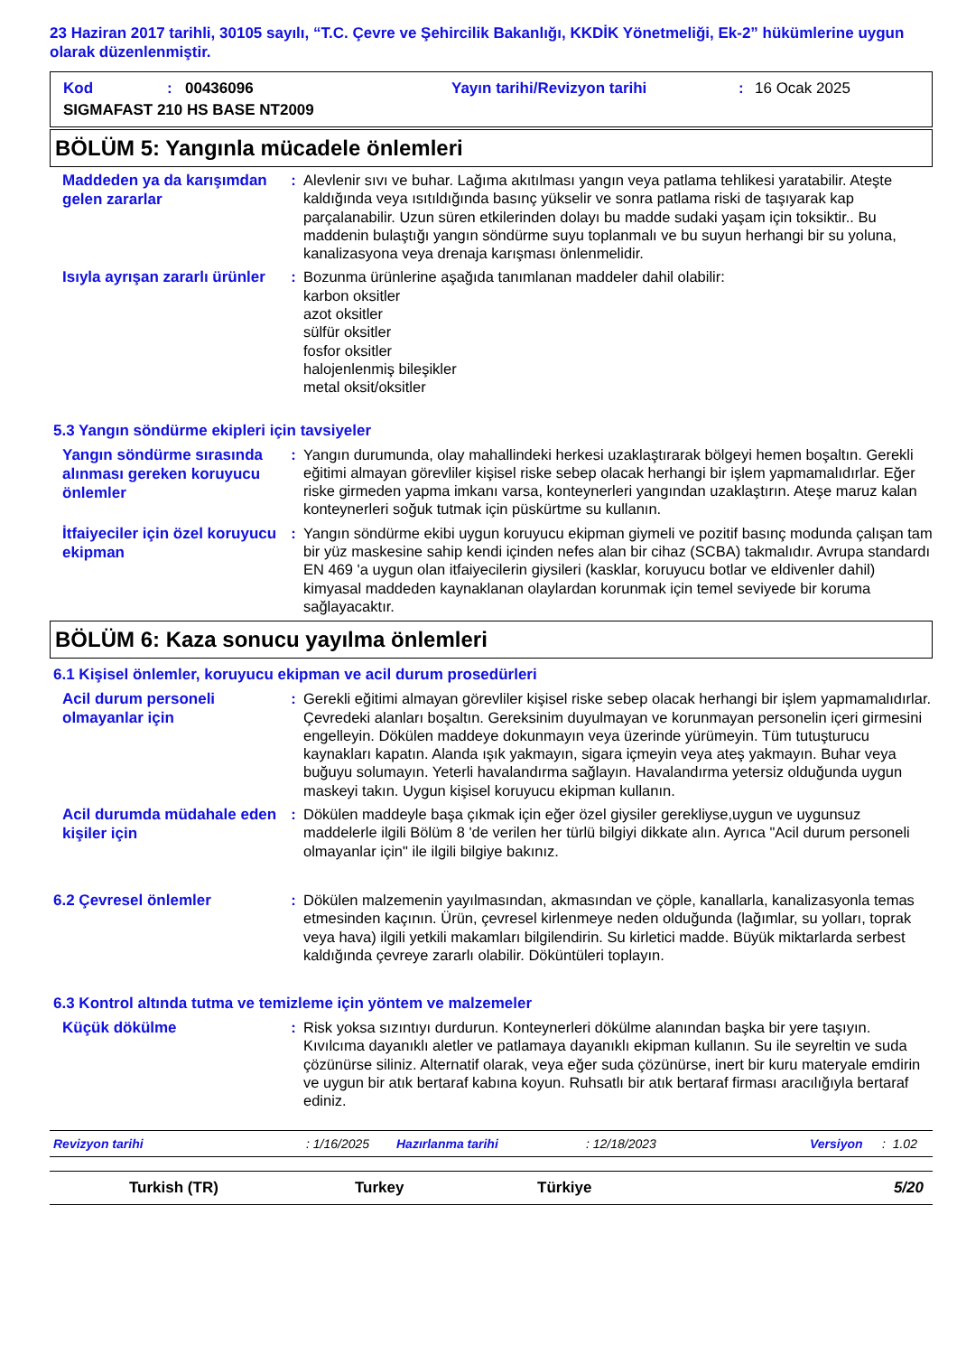23 Haziran 2017 tarihli, 30105 sayılı, “T.C. Çevre ve Şehircilik Bakanlığı, KKDİK Yönetmeliği, Ek-2” hükümlerine uygun olarak düzenlenmiştir.
Kod: 00436096 Yayın tarihi/Revizyon tarihi: 16 Ocak 2025
SIGMAFAST 210 HS BASE NT2009
BÖLÜM 5: Yangınla mücadele önlemleri
Maddeden ya da karışımdan gelen zararlar
: Alevlenir sıvı ve buhar. Lağıma akıtılması yangın veya patlama tehlikesi yaratabilir. Ateşte kaldığında veya ısıtıldığında basınç yükselir ve sonra patlama riski de taşıyarak kap parçalanabilir. Uzun süren etkilerinden dolayı bu madde sudaki yaşam için toksiktir.. Bu maddenin bulaştığı yangın söndürme suyu toplanmalı ve bu suyun herhangi bir su yoluna, kanalizasyona veya drenaja karışması önlenmelidir.
Isıyla ayrışan zararlı ürünler
: Bozunma ürünlerine aşağıda tanımlanan maddeler dahil olabilir:
karbon oksitler
azot oksitler
sülfür oksitler
fosfor oksitler
halojenlenmiş bileşikler
metal oksit/oksitler
5.3 Yangın söndürme ekipleri için tavsiyeler
Yangın söndürme sırasında alınması gereken koruyucu önlemler
: Yangın durumunda, olay mahallindeki herkesi uzaklaştırarak bölgeyi hemen boşaltın. Gerekli eğitimi almayan görevliler kişisel riske sebep olacak herhangi bir işlem yapmamalıdırlar. Eğer riske girmeden yapma imkanı varsa, konteynerleri yangından uzaklaştırın. Ateşe maruz kalan konteynerleri soğuk tutmak için püskürtme su kullanın.
İtfaiyeciler için özel koruyucu ekipman
: Yangın söndürme ekibi uygun koruyucu ekipman giymeli ve pozitif basınç modunda çalışan tam bir yüz maskesine sahip kendi içinden nefes alan bir cihaz (SCBA) takmalıdır. Avrupa standardı EN 469 'a uygun olan itfaiyecilerin giysileri (kasklar, koruyucu botlar ve eldivenler dahil) kimyasal maddeden kaynaklanan olaylardan korunmak için temel seviyede bir koruma sağlayacaktır.
BÖLÜM 6: Kaza sonucu yayılma önlemleri
6.1 Kişisel önlemler, koruyucu ekipman ve acil durum prosedürleri
Acil durum personeli olmayanlar için
: Gerekli eğitimi almayan görevliler kişisel riske sebep olacak herhangi bir işlem yapmamalıdırlar. Çevredeki alanları boşaltın. Gereksinim duyulmayan ve korunmayan personelin içeri girmesini engelleyin. Dökülen maddeye dokunmayın veya üzerinde yürümeyin. Tüm tutuşturucu kaynakları kapatın. Alanda ışık yakmayın, sigara içmeyin veya ateş yakmayın. Buhar veya buğuyu solumayın. Yeterli havalandırma sağlayın. Havalandırma yetersiz olduğunda uygun maskeyi takın. Uygun kişisel koruyucu ekipman kullanın.
Acil durumda müdahale eden kişiler için
: Dökülen maddeyle başa çıkmak için eğer özel giysiler gerekliyse,uygun ve uygunsuz maddelerle ilgili Bölüm 8 'de verilen her türlü bilgiyi dikkate alın. Ayrıca "Acil durum personeli olmayanlar için" ile ilgili bilgiye bakınız.
6.2 Çevresel önlemler
: Dökülen malzemenin yayılmasından, akmasından ve çöple, kanallarla, kanalizasyonla temas etmesinden kaçının. Ürün, çevresel kirlenmeye neden olduğunda (lağımlar, su yolları, toprak veya hava) ilgili yetkili makamları bilgilendirin. Su kirletici madde. Büyük miktarlarda serbest kaldığında çevreye zararlı olabilir. Döküntüleri toplayın.
6.3 Kontrol altında tutma ve temizleme için yöntem ve malzemeler
Küçük dökülme
: Risk yoksa sızıntıyı durdurun. Konteynerleri dökülme alanından başka bir yere taşıyın. Kıvılcıma dayanıklı aletler ve patlamaya dayanıklı ekipman kullanın. Su ile seyreltin ve suda çözünürse siliniz. Alternatif olarak, veya eğer suda çözünürse, inert bir kuru materyale emdirin ve uygun bir atık bertaraf kabına koyun. Ruhsatlı bir atık bertaraf firması aracılığıyla bertaraf ediniz.
Revizyon tarihi: 1/16/2025 Hazırlanma tarihi: 12/18/2023 Versiyon: 1.02
Turkish (TR) Turkey Türkiye 5/20